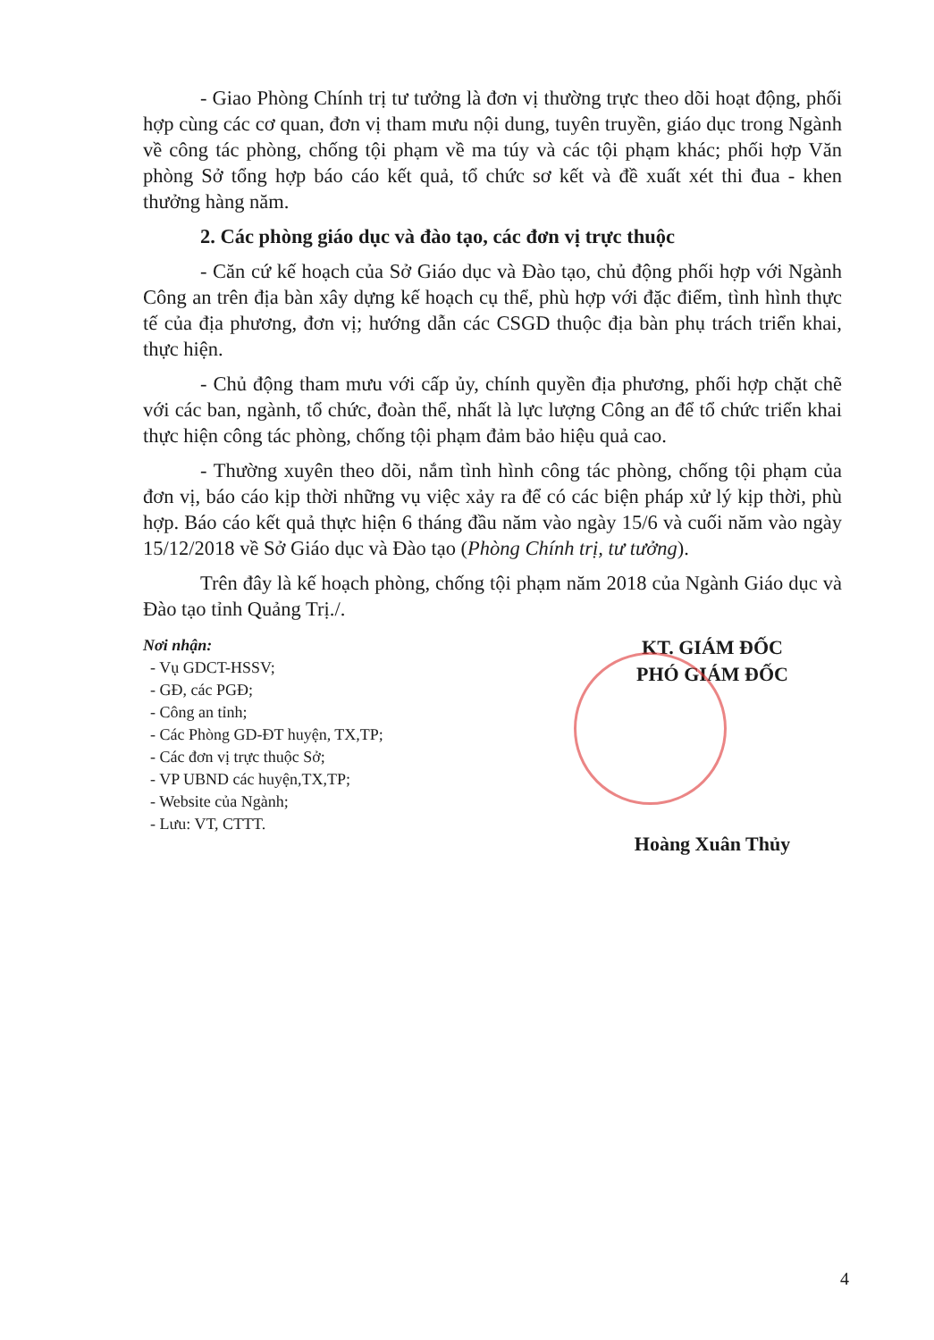- Giao Phòng Chính trị tư tưởng là đơn vị thường trực theo dõi hoạt động, phối hợp cùng các cơ quan, đơn vị tham mưu nội dung, tuyên truyền, giáo dục trong Ngành về công tác phòng, chống tội phạm về ma túy và các tội phạm khác; phối hợp Văn phòng Sở tổng hợp báo cáo kết quả, tổ chức sơ kết và đề xuất xét thi đua - khen thưởng hàng năm.
2. Các phòng giáo dục và đào tạo, các đơn vị trực thuộc
- Căn cứ kế hoạch của Sở Giáo dục và Đào tạo, chủ động phối hợp với Ngành Công an trên địa bàn xây dựng kế hoạch cụ thể, phù hợp với đặc điểm, tình hình thực tế của địa phương, đơn vị; hướng dẫn các CSGD thuộc địa bàn phụ trách triển khai, thực hiện.
- Chủ động tham mưu với cấp ủy, chính quyền địa phương, phối hợp chặt chẽ với các ban, ngành, tổ chức, đoàn thể, nhất là lực lượng Công an để tổ chức triển khai thực hiện công tác phòng, chống tội phạm đảm bảo hiệu quả cao.
- Thường xuyên theo dõi, nắm tình hình công tác phòng, chống tội phạm của đơn vị, báo cáo kịp thời những vụ việc xảy ra để có các biện pháp xử lý kịp thời, phù hợp. Báo cáo kết quả thực hiện 6 tháng đầu năm vào ngày 15/6 và cuối năm vào ngày 15/12/2018 về Sở Giáo dục và Đào tạo (Phòng Chính trị, tư tưởng).
Trên đây là kế hoạch phòng, chống tội phạm năm 2018 của Ngành Giáo dục và Đào tạo tỉnh Quảng Trị./.
Nơi nhận:
- Vụ GDCT-HSSV;
- GĐ, các PGĐ;
- Công an tỉnh;
- Các Phòng GD-ĐT huyện, TX,TP;
- Các đơn vị trực thuộc Sở;
- VP UBND các huyện,TX,TP;
- Website của Ngành;
- Lưu: VT, CTTT.
KT. GIÁM ĐỐC
PHÓ GIÁM ĐỐC
Hoàng Xuân Thủy
4